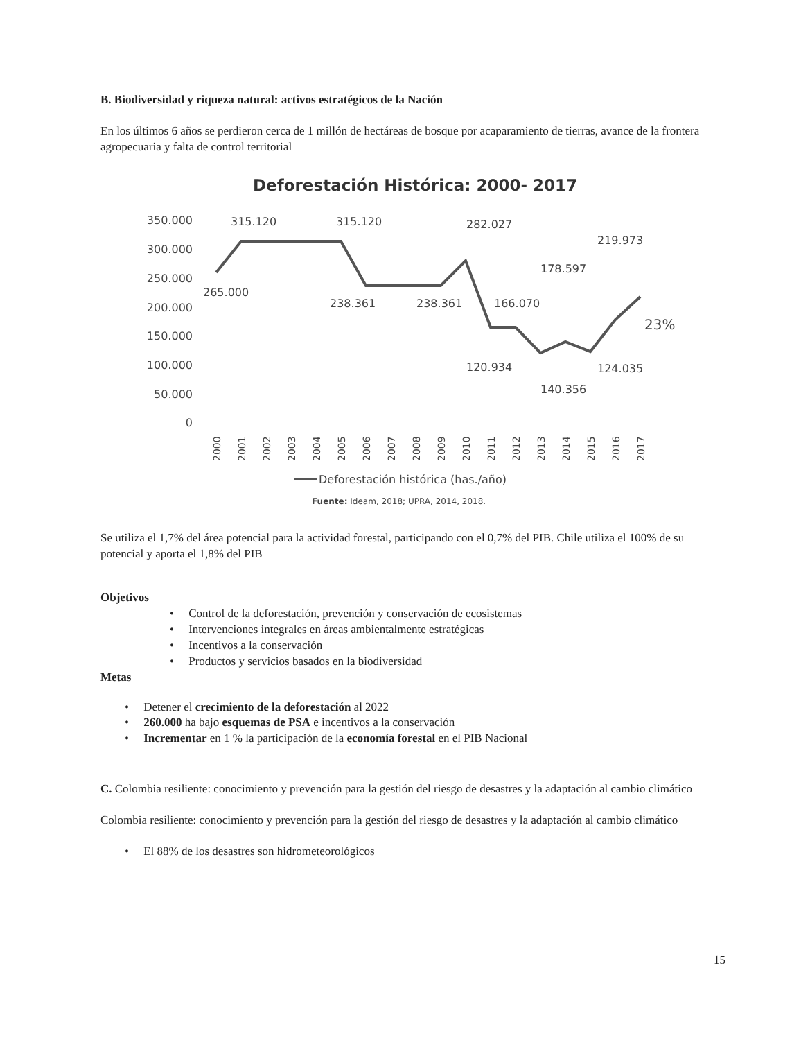B. Biodiversidad y riqueza natural: activos estratégicos de la Nación
En los últimos 6 años se perdieron cerca de 1 millón de hectáreas de bosque por acaparamiento de tierras, avance de la frontera agropecuaria y falta de control territorial
Deforestación Histórica: 2000- 2017
350.000
300.000
250.000
200.000
150.000
100.000
50.000
0
315.120
315.120
282.027
219.973
178.597
265.000
238.361
238.361
166.070
23%
120.934
124.035
140.356
2000
2001
2002
2003
2004
2005
2006
2007
2008
2009
2010
2011
2012
2013
2014
2015
2016
2017
Deforestación histórica (has./año)
Fuente: Ideam, 2018; UPRA, 2014, 2018.
Se utiliza el 1,7% del área potencial para la actividad forestal, participando con el 0,7% del PIB. Chile utiliza el 100% de su potencial y aporta el 1,8% del PIB
Objetivos
• Control de la deforestación, prevención y conservación de ecosistemas
• Intervenciones integrales en áreas ambientalmente estratégicas
• Incentivos a la conservación
• Productos y servicios basados en la biodiversidad
Metas
• Detener el crecimiento de la deforestación al 2022
• 260.000 ha bajo esquemas de PSA e incentivos a la conservación
• Incrementar en 1 % la participación de la economía forestal en el PIB Nacional
C. Colombia resiliente: conocimiento y prevención para la gestión del riesgo de desastres y la adaptación al cambio climático
Colombia resiliente: conocimiento y prevención para la gestión del riesgo de desastres y la adaptación al cambio climático
• El 88% de los desastres son hidrometeorológicos
15